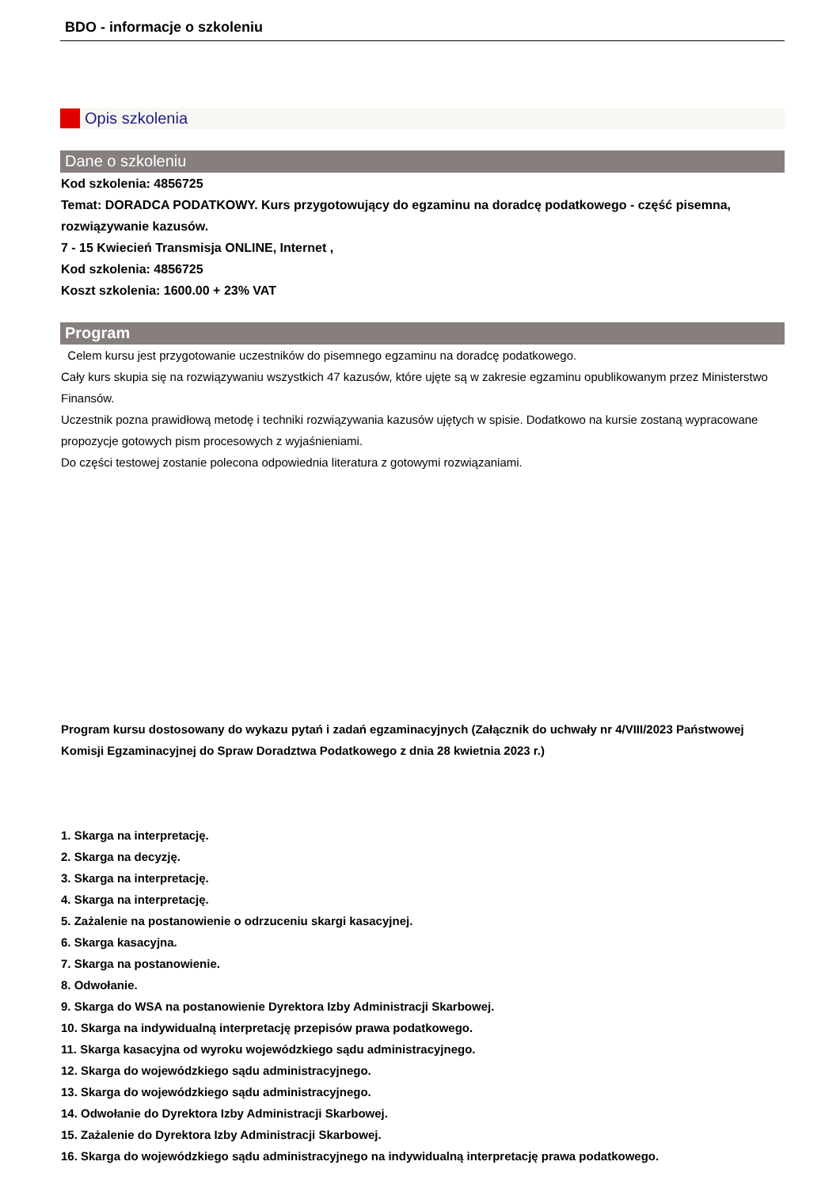BDO - informacje o szkoleniu
Opis szkolenia
Dane o szkoleniu
Kod szkolenia: 4856725
Temat: DORADCA PODATKOWY. Kurs przygotowujący do egzaminu na doradcę podatkowego - część pisemna, rozwiązywanie kazusów.
7 - 15 Kwiecień Transmisja ONLINE, Internet ,
Kod szkolenia: 4856725
Koszt szkolenia: 1600.00 + 23% VAT
Program
Celem kursu jest przygotowanie uczestników do pisemnego egzaminu na doradcę podatkowego.
Cały kurs skupia się na rozwiązywaniu wszystkich 47 kazusów, które ujęte są w zakresie egzaminu opublikowanym przez Ministerstwo Finansów.
Uczestnik pozna prawidłową metodę i techniki rozwiązywania kazusów ujętych w spisie. Dodatkowo na kursie zostaną wypracowane propozycje gotowych pism procesowych z wyjaśnieniami.
Do części testowej zostanie polecona odpowiednia literatura z gotowymi rozwiązaniami.
Program kursu dostosowany do wykazu pytań i zadań egzaminacyjnych (Załącznik do uchwały nr 4/VIII/2023 Państwowej Komisji Egzaminacyjnej do Spraw Doradztwa Podatkowego z dnia 28 kwietnia 2023 r.)
1. Skarga na interpretację.
2. Skarga na decyzję.
3. Skarga na interpretację.
4. Skarga na interpretację.
5. Zażalenie na postanowienie o odrzuceniu skargi kasacyjnej.
6. Skarga kasacyjna.
7. Skarga na postanowienie.
8. Odwołanie.
9. Skarga do WSA na postanowienie Dyrektora Izby Administracji Skarbowej.
10. Skarga na indywidualną interpretację przepisów prawa podatkowego.
11. Skarga kasacyjna od wyroku wojewódzkiego sądu administracyjnego.
12. Skarga do wojewódzkiego sądu administracyjnego.
13. Skarga do wojewódzkiego sądu administracyjnego.
14. Odwołanie do Dyrektora Izby Administracji Skarbowej.
15. Zażalenie do Dyrektora Izby Administracji Skarbowej.
16. Skarga do wojewódzkiego sądu administracyjnego na indywidualną interpretację prawa podatkowego.